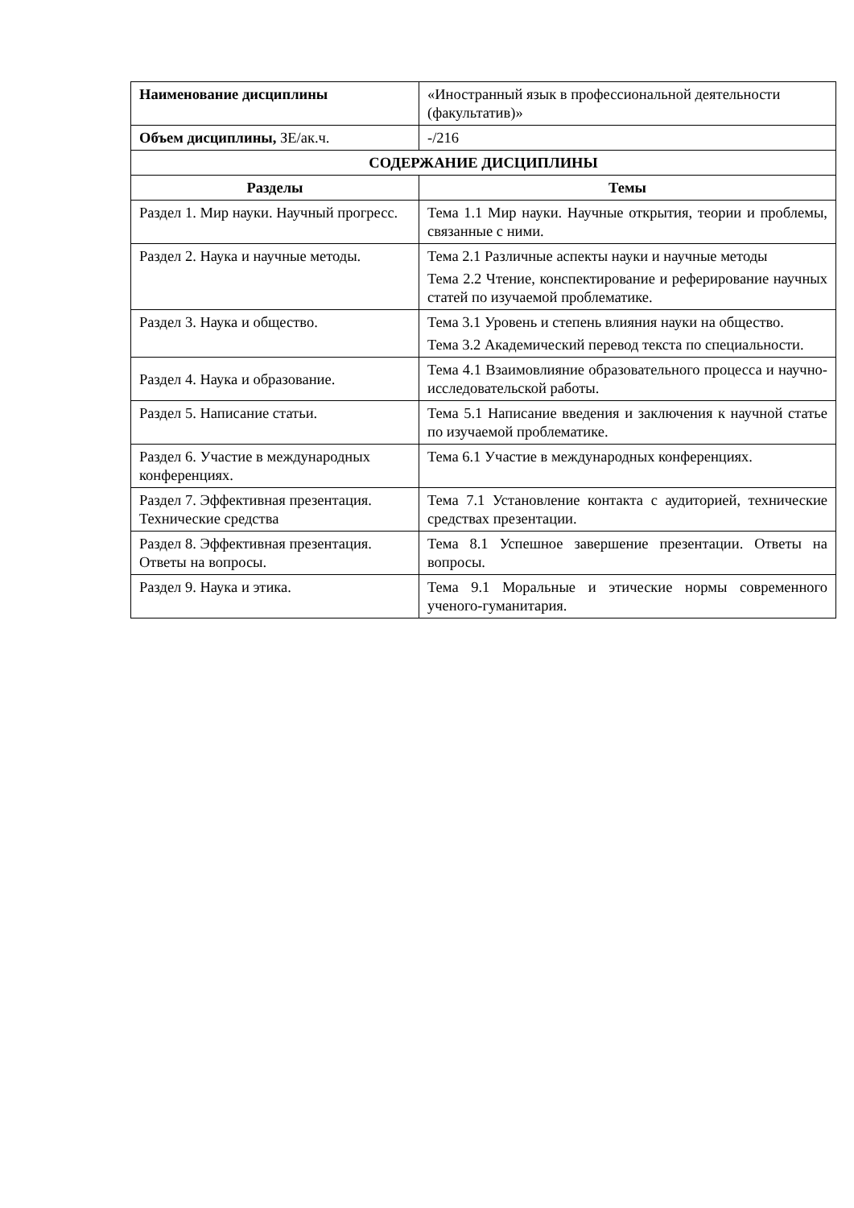| Наименование дисциплины | «Иностранный язык в профессиональной деятельности (факультатив)» |
| Объем дисциплины, ЗЕ/ак.ч. | -/216 |
| СОДЕРЖАНИЕ ДИСЦИПЛИНЫ | |
| Разделы | Темы |
| Раздел 1. Мир науки. Научный прогресс. | Тема 1.1 Мир науки. Научные открытия, теории и проблемы, связанные с ними. |
| Раздел 2. Наука и научные методы. | Тема 2.1 Различные аспекты науки и научные методы Тема 2.2 Чтение, конспектирование и реферирование научных статей по изучаемой проблематике. |
| Раздел 3. Наука и общество. | Тема 3.1 Уровень и степень влияния науки на общество. Тема 3.2 Академический перевод текста по специальности. |
| Раздел 4. Наука и образование. | Тема 4.1 Взаимовлияние образовательного процесса и научно-исследовательской работы. |
| Раздел 5. Написание статьи. | Тема 5.1 Написание введения и заключения к научной статье по изучаемой проблематике. |
| Раздел 6. Участие в международных конференциях. | Тема 6.1 Участие в международных конференциях. |
| Раздел 7. Эффективная презентация. Технические средства | Тема 7.1 Установление контакта с аудиторией, технические средствах презентации. |
| Раздел 8. Эффективная презентация. Ответы на вопросы. | Тема 8.1 Успешное завершение презентации. Ответы на вопросы. |
| Раздел 9. Наука и этика. | Тема 9.1 Моральные и этические нормы современного ученого-гуманитария. |